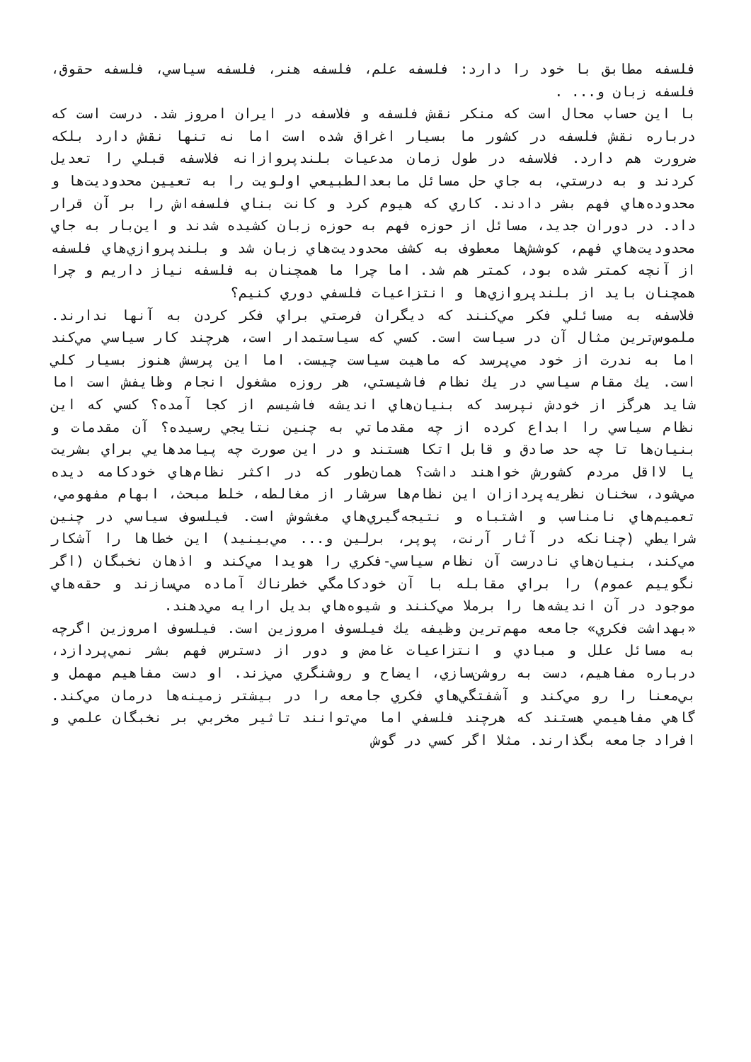فلسفه مطابق با خود را دارد: فلسفه علم، فلسفه هنر، فلسفه سياسي، فلسفه حقوق، فلسفه زبان و... .
با اين حساب محال است كه منكر نقش فلسفه و فلاسفه در ايران امروز شد. درست است كه درباره نقش فلسفه در كشور ما بسيار اغراق شده است اما نه تنها نقش دارد بلكه ضرورت هم دارد. فلاسفه در طول زمان مدعيات بلندپروازانه فلاسفه قبلي را تعديل كردند و به درستي، به جاي حل مسائل مابعدالطبيعي اولويت را به تعيين محدوديت‌ها و محدوده‌هاي فهم بشر دادند. كاري كه هيوم كرد و كانت بناي فلسفه‌اش را بر آن قرار داد. در دوران جديد، مسائل از حوزه فهم به حوزه زبان كشيده شدند و اين‌بار به جاي محدوديت‌هاي فهم، كوشش‌ها معطوف به كشف محدوديت‌هاي زبان شد و بلندپروازي‌هاي فلسفه از آنچه كمتر شده بود، كمتر هم شد. اما چرا ما همچنان به فلسفه نياز داريم و چرا همچنان بايد از بلندپروازي‌ها و انتزاعيات فلسفي دوري كنيم؟
فلاسفه به مسائلي فكر مي‌كنند كه ديگران فرصتي براي فكر كردن به آنها ندارند. ملموس‌ترين مثال آن در سياست است. كسي كه سياستمدار است، هرچند كار سياسي مي‌كند اما به ندرت از خود مي‌پرسد كه ماهيت سياست چيست. اما اين پرسش هنوز بسيار كلي است. يك مقام سياسي در يك نظام فاشيستي، هر روزه مشغول انجام وظايفش است اما شايد هرگز از خودش نپرسد كه بنيان‌هاي انديشه فاشيسم از كجا آمده؟ كسي كه اين نظام سياسي را ابداع كرده از چه مقدماتي به چنين نتايجي رسيده؟ آن مقدمات و بنيان‌ها تا چه حد صادق و قابل اتكا هستند و در اين صورت چه پيامدهايي براي بشريت يا لااقل مردم كشورش خواهند داشت؟ همان‌طور كه در اكثر نظام‌هاي خودكامه ديده مي‌شود، سخنان نظريه‌پردازان اين نظام‌ها سرشار از مغالطه، خلط مبحث، ابهام مفهومي، تعميم‌هاي نامناسب و اشتباه و نتيجه‌گيري‌هاي مغشوش است. فيلسوف سياسي در چنين شرايطي (چنانكه در آثار آرنت، پوپر، برلين و... مي‌بينيد) اين خطاها را آشكار مي‌كند، بنيان‌هاي نادرست آن نظام سياسي-فكري را هويدا مي‌كند و اذهان نخبگان (اگر نگوييم عموم) را براي مقابله با آن خودكامگي خطرناك آماده مي‌سازند و حقه‌هاي موجود در آن انديشه‌ها را برملا مي‌كنند و شيوه‌هاي بديل ارايه مي‌دهند.
«بهداشت فكري» جامعه مهم‌ترين وظيفه يك فيلسوف امروزين است. فيلسوف امروزين اگرچه به مسائل علل و مبادي و انتزاعيات غامض و دور از دسترس فهم بشر نمي‌پردازد، درباره مفاهيم، دست به روشن‌سازي، ايضاح و روشنگري مي‌زند. او دست مفاهيم مهمل و بي‌معنا را رو مي‌كند و آشفتگي‌هاي فكري جامعه را در بيشتر زمينه‌ها درمان مي‌كند. گاهي مفاهيمي هستند كه هرچند فلسفي اما مي‌توانند تاثير مخربي بر نخبگان علمي و افراد جامعه بگذارند. مثلا اگر كسي در گوش